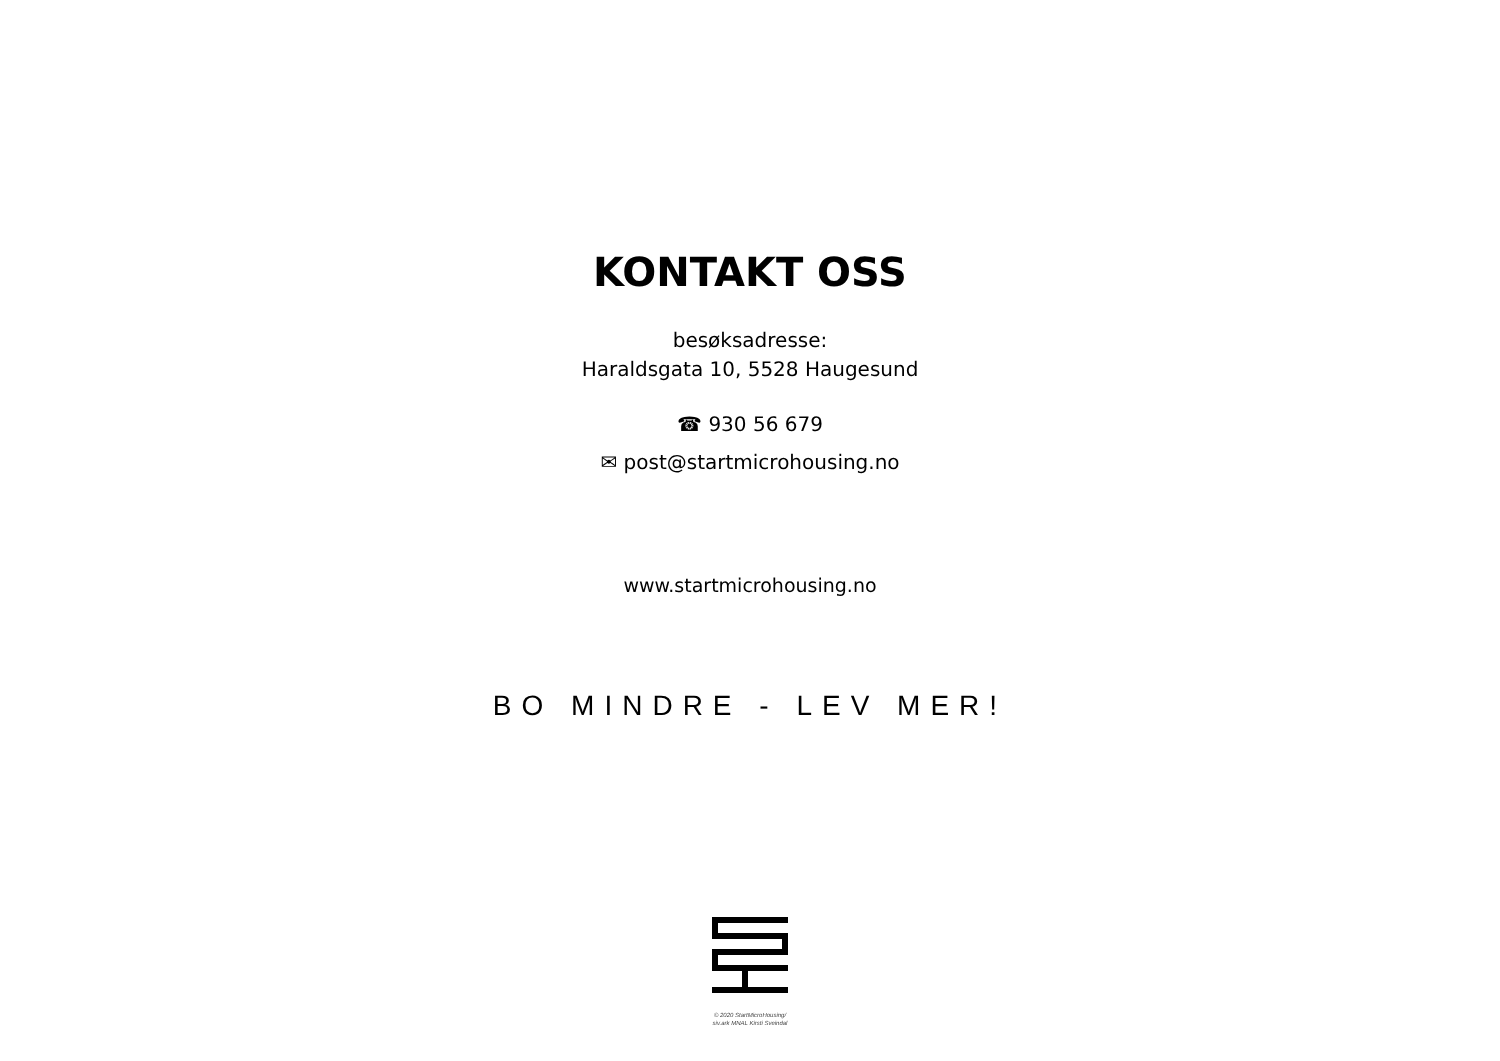KONTAKT OSS
besøksadresse:
Haraldsgata 10, 5528 Haugesund
☎ 930 56 679
✉ post@startmicrohousing.no
www.startmicrohousing.no
BO MINDRE - LEV MER!
© 2020 StartMicroHousing/
siv.ark MNAL Kirsti Sveindal